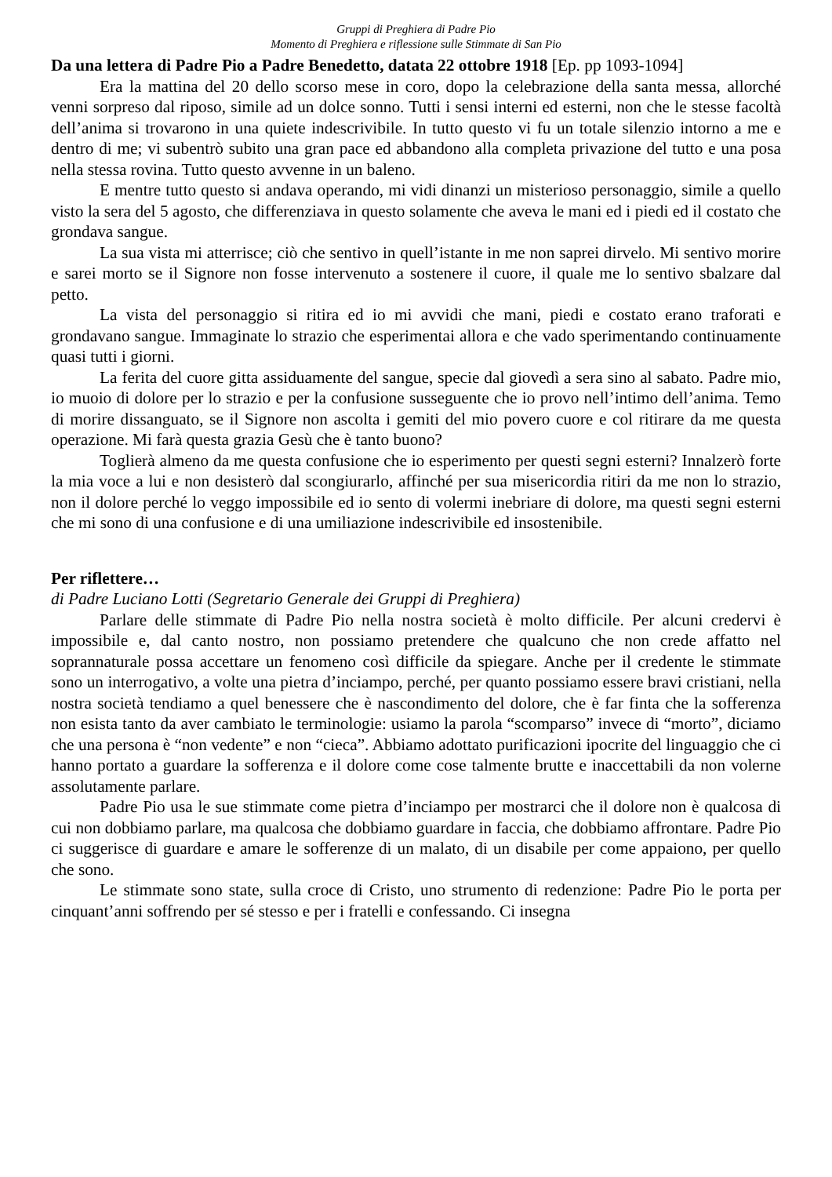Gruppi di Preghiera di Padre Pio
Momento di Preghiera e riflessione sulle Stimmate di San Pio
Da una lettera di Padre Pio a Padre Benedetto, datata 22 ottobre 1918 [Ep. pp 1093-1094]
Era la mattina del 20 dello scorso mese in coro, dopo la celebrazione della santa messa, allorché venni sorpreso dal riposo, simile ad un dolce sonno. Tutti i sensi interni ed esterni, non che le stesse facoltà dell’anima si trovarono in una quiete indescrivibile. In tutto questo vi fu un totale silenzio intorno a me e dentro di me; vi subentrò subito una gran pace ed abbandono alla completa privazione del tutto e una posa nella stessa rovina. Tutto questo avvenne in un baleno.
E mentre tutto questo si andava operando, mi vidi dinanzi un misterioso personaggio, simile a quello visto la sera del 5 agosto, che differenziava in questo solamente che aveva le mani ed i piedi ed il costato che grondava sangue.
La sua vista mi atterrisce; ciò che sentivo in quell’istante in me non saprei dirvelo. Mi sentivo morire e sarei morto se il Signore non fosse intervenuto a sostenere il cuore, il quale me lo sentivo sbalzare dal petto.
La vista del personaggio si ritira ed io mi avvidi che mani, piedi e costato erano traforati e grondavano sangue. Immaginate lo strazio che esperimentai allora e che vado sperimentando continuamente quasi tutti i giorni.
La ferita del cuore gitta assiduamente del sangue, specie dal giovedì a sera sino al sabato. Padre mio, io muoio di dolore per lo strazio e per la confusione susseguente che io provo nell’intimo dell’anima. Temo di morire dissanguato, se il Signore non ascolta i gemiti del mio povero cuore e col ritirare da me questa operazione. Mi farà questa grazia Gesù che è tanto buono?
Toglierà almeno da me questa confusione che io esperimento per questi segni esterni? Innalzerò forte la mia voce a lui e non desisterò dal scongiurarlo, affinché per sua misericordia ritiri da me non lo strazio, non il dolore perché lo veggo impossibile ed io sento di volermi inebriare di dolore, ma questi segni esterni che mi sono di una confusione e di una umiliazione indescrivibile ed insostenibile.
Per riflettere…
di Padre Luciano Lotti (Segretario Generale dei Gruppi di Preghiera)
Parlare delle stimmate di Padre Pio nella nostra società è molto difficile. Per alcuni credervi è impossibile e, dal canto nostro, non possiamo pretendere che qualcuno che non crede affatto nel soprannaturale possa accettare un fenomeno così difficile da spiegare. Anche per il credente le stimmate sono un interrogativo, a volte una pietra d’inciampo, perché, per quanto possiamo essere bravi cristiani, nella nostra società tendiamo a quel benessere che è nascondimento del dolore, che è far finta che la sofferenza non esista tanto da aver cambiato le terminologie: usiamo la parola “scomparso” invece di “morto”, diciamo che una persona è “non vedente” e non “cieca”. Abbiamo adottato purificazioni ipocrite del linguaggio che ci hanno portato a guardare la sofferenza e il dolore come cose talmente brutte e inaccettabili da non volerne assolutamente parlare.
Padre Pio usa le sue stimmate come pietra d’inciampo per mostrarci che il dolore non è qualcosa di cui non dobbiamo parlare, ma qualcosa che dobbiamo guardare in faccia, che dobbiamo affrontare. Padre Pio ci suggerisce di guardare e amare le sofferenze di un malato, di un disabile per come appaiono, per quello che sono.
Le stimmate sono state, sulla croce di Cristo, uno strumento di redenzione: Padre Pio le porta per cinquant’anni soffrendo per sé stesso e per i fratelli e confessando. Ci insegna